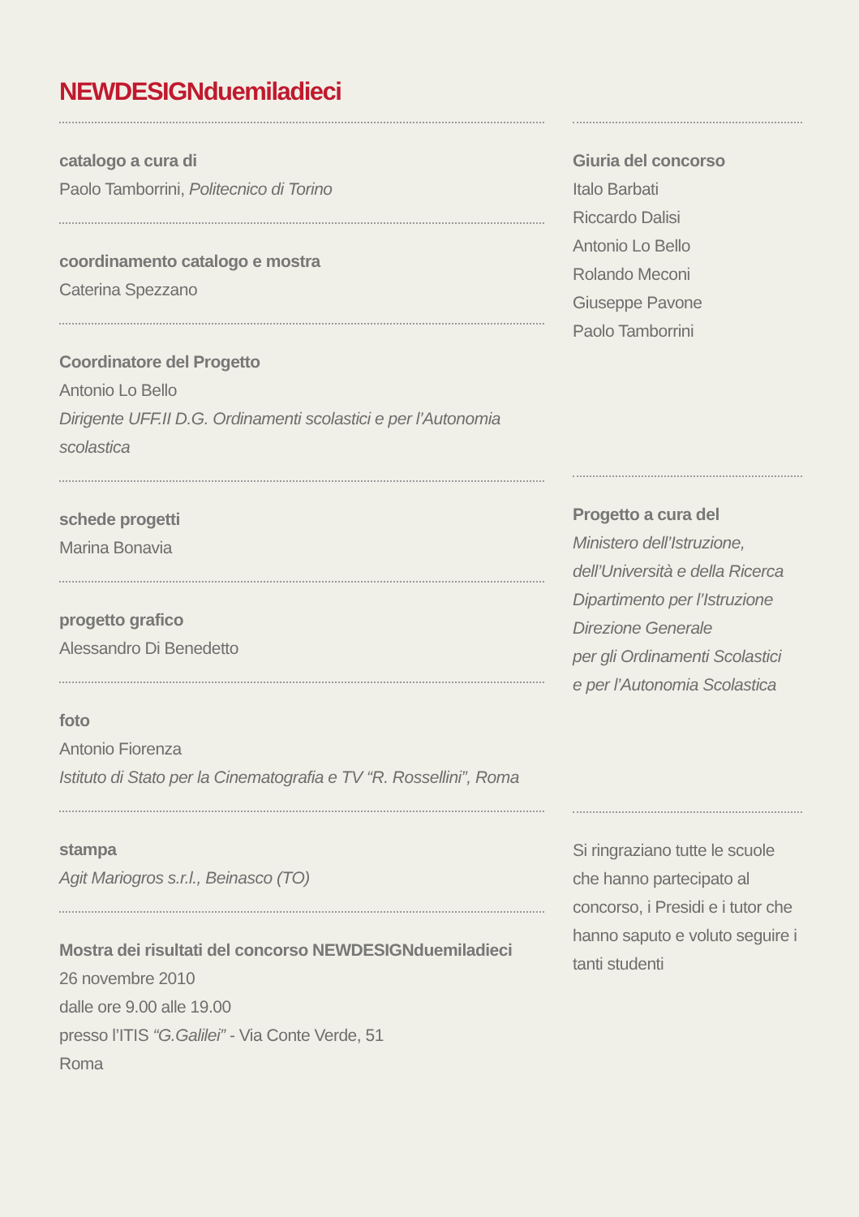NEWDESIGNduemiladieci
catalogo a cura di
Paolo Tamborrini, Politecnico di Torino
coordinamento catalogo e mostra
Caterina Spezzano
Coordinatore del Progetto
Antonio Lo Bello
Dirigente UFF.II D.G. Ordinamenti scolastici e per l’Autonomia scolastica
schede progetti
Marina Bonavia
progetto grafico
Alessandro Di Benedetto
foto
Antonio Fiorenza
Istituto di Stato per la Cinematografia e TV “R. Rossellini”, Roma
stampa
Agit Mariogros s.r.l., Beinasco (TO)
Mostra dei risultati del concorso NEWDESIGNduemiladieci
26 novembre 2010
dalle ore 9.00 alle 19.00
presso l’ITIS “G.Galilei” - Via Conte Verde, 51
Roma
Giuria del concorso
Italo Barbati
Riccardo Dalisi
Antonio Lo Bello
Rolando Meconi
Giuseppe Pavone
Paolo Tamborrini
Progetto a cura del
Ministero dell’Istruzione,
dell’Università e della Ricerca
Dipartimento per l’Istruzione
Direzione Generale
per gli Ordinamenti Scolastici
e per l’Autonomia Scolastica
Si ringraziano tutte le scuole che hanno partecipato al concorso, i Presidi e i tutor che hanno saputo e voluto seguire i tanti studenti